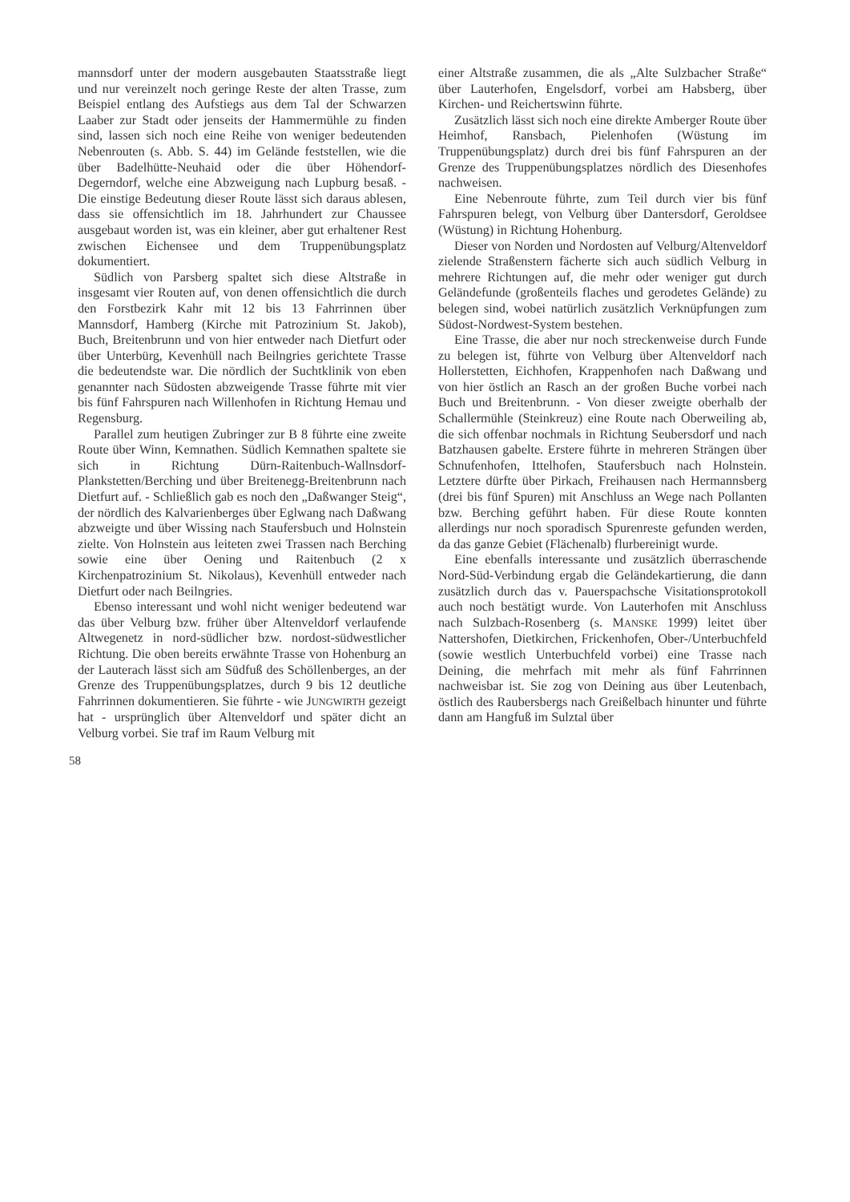mannsdorf unter der modern ausgebauten Staatsstraße liegt und nur vereinzelt noch geringe Reste der alten Trasse, zum Beispiel entlang des Aufstiegs aus dem Tal der Schwarzen Laaber zur Stadt oder jenseits der Hammermühle zu finden sind, lassen sich noch eine Reihe von weniger bedeutenden Nebenrouten (s. Abb. S. 44) im Gelände feststellen, wie die über Badelhütte-Neuhaid oder die über Höhendorf-Degerndorf, welche eine Abzweigung nach Lupburg besaß. - Die einstige Bedeutung dieser Route lässt sich daraus ablesen, dass sie offensichtlich im 18. Jahrhundert zur Chaussee ausgebaut worden ist, was ein kleiner, aber gut erhaltener Rest zwischen Eichensee und dem Truppenübungsplatz dokumentiert.
Südlich von Parsberg spaltet sich diese Altstraße in insgesamt vier Routen auf, von denen offensichtlich die durch den Forstbezirk Kahr mit 12 bis 13 Fahrrinnen über Mannsdorf, Hamberg (Kirche mit Patrozinium St. Jakob), Buch, Breitenbrunn und von hier entweder nach Dietfurt oder über Unterbürg, Kevenhüll nach Beilngries gerichtete Trasse die bedeutendste war. Die nördlich der Suchtklinik von eben genannter nach Südosten abzweigende Trasse führte mit vier bis fünf Fahrspuren nach Willenhofen in Richtung Hemau und Regensburg.
Parallel zum heutigen Zubringer zur B 8 führte eine zweite Route über Winn, Kemnathen. Südlich Kemnathen spaltete sie sich in Richtung Dürn-Raitenbuch-Wallnsdorf-Plankstetten/Berching und über Breitenegg-Breitenbrunn nach Dietfurt auf. - Schließlich gab es noch den „Daßwanger Steig“, der nördlich des Kalvarienberges über Eglwang nach Daßwang abzweigte und über Wissing nach Staufersbuch und Holnstein zielte. Von Holnstein aus leiteten zwei Trassen nach Berching sowie eine über Oening und Raitenbuch (2 x Kirchenpatrozinium St. Nikolaus), Kevenhüll entweder nach Dietfurt oder nach Beilngries.
Ebenso interessant und wohl nicht weniger bedeutend war das über Velburg bzw. früher über Altenveldorf verlaufende Altwegenetz in nord-südlicher bzw. nordost-südwestlicher Richtung. Die oben bereits erwähnte Trasse von Hohenburg an der Lauterach lässt sich am Südfuß des Schöllenberges, an der Grenze des Truppenübungsplatzes, durch 9 bis 12 deutliche Fahrrinnen dokumentieren. Sie führte - wie JUNGWIRTH gezeigt hat - ursprünglich über Altenveldorf und später dicht an Velburg vorbei. Sie traf im Raum Velburg mit
einer Altstraße zusammen, die als „Alte Sulzbacher Straße“ über Lauterhofen, Engelsdorf, vorbei am Habsberg, über Kirchen- und Reichertswinn führte.
Zusätzlich lässt sich noch eine direkte Amberger Route über Heimhof, Ransbach, Pielenhofen (Wüstung im Truppenübungsplatz) durch drei bis fünf Fahrspuren an der Grenze des Truppenübungsplatzes nördlich des Diesenhofes nachweisen.
Eine Nebenroute führte, zum Teil durch vier bis fünf Fahrspuren belegt, von Velburg über Dantersdorf, Geroldsee (Wüstung) in Richtung Hohenburg.
Dieser von Norden und Nordosten auf Velburg/Altenveldorf zielende Straßenstern fächerte sich auch südlich Velburg in mehrere Richtungen auf, die mehr oder weniger gut durch Geländefunde (großenteils flaches und gerodetes Gelände) zu belegen sind, wobei natürlich zusätzlich Verknüpfungen zum Südost-Nordwest-System bestehen.
Eine Trasse, die aber nur noch streckenweise durch Funde zu belegen ist, führte von Velburg über Altenveldorf nach Hollerstetten, Eichhofen, Krappenhofen nach Daßwang und von hier östlich an Rasch an der großen Buche vorbei nach Buch und Breitenbrunn. - Von dieser zweigte oberhalb der Schallermühle (Steinkreuz) eine Route nach Oberweiling ab, die sich offenbar nochmals in Richtung Seubersdorf und nach Batzhausen gabelte. Erstere führte in mehreren Strängen über Schnufenhofen, Ittelhofen, Staufersbuch nach Holnstein. Letztere dürfte über Pirkach, Freihausen nach Hermannsberg (drei bis fünf Spuren) mit Anschluss an Wege nach Pollanten bzw. Berching geführt haben. Für diese Route konnten allerdings nur noch sporadisch Spurenreste gefunden werden, da das ganze Gebiet (Flächenalb) flurbereinigt wurde.
Eine ebenfalls interessante und zusätzlich überraschende Nord-Süd-Verbindung ergab die Geländekartierung, die dann zusätzlich durch das v. Pauerspachsche Visitationsprotokoll auch noch bestätigt wurde. Von Lauterhofen mit Anschluss nach Sulzbach-Rosenberg (s. MANSKE 1999) leitet über Nattershofen, Dietkirchen, Frickenhofen, Ober-/Unterbuchfeld (sowie westlich Unterbuchfeld vorbei) eine Trasse nach Deining, die mehrfach mit mehr als fünf Fahrrinnen nachweisbar ist. Sie zog von Deining aus über Leutenbach, östlich des Raubersbergs nach Greißelbach hinunter und führte dann am Hangfuß im Sulztal über
58